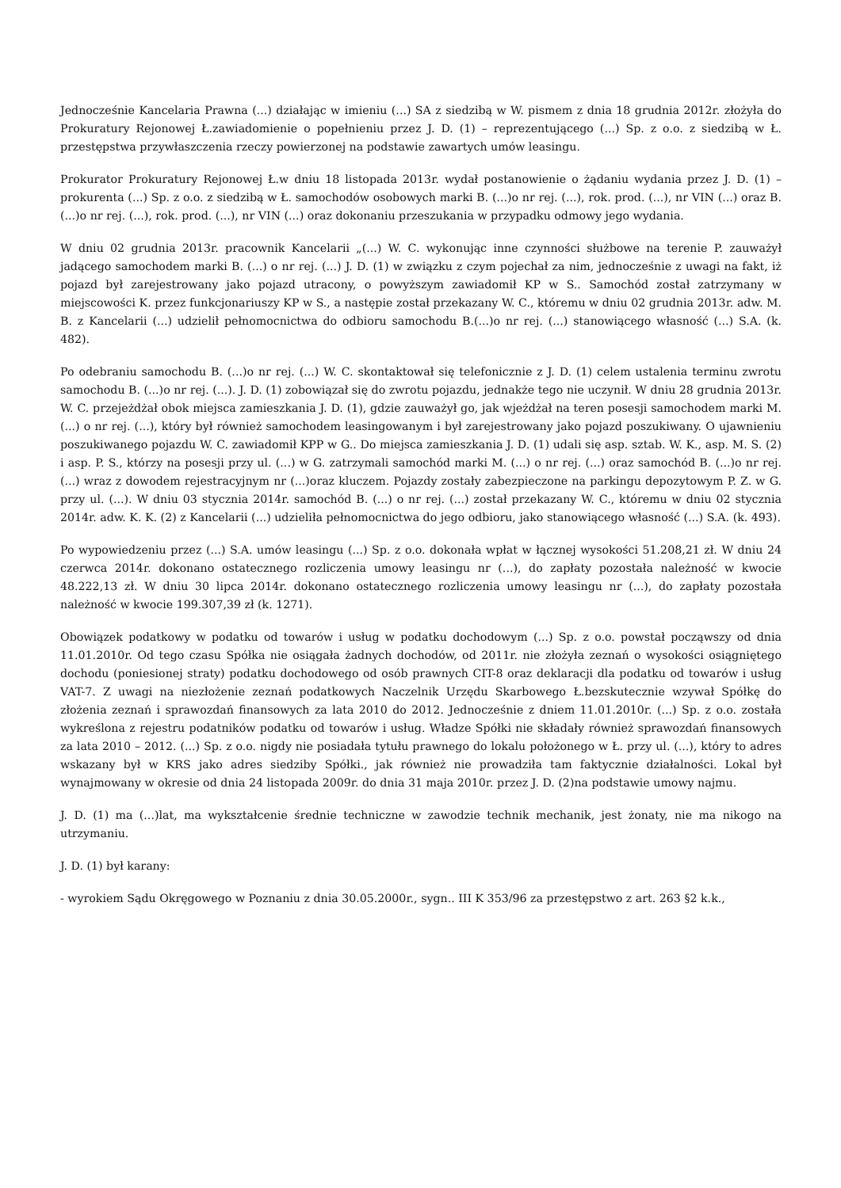Jednocześnie Kancelaria Prawna (...) działając w imieniu (...) SA z siedzibą w W. pismem z dnia 18 grudnia 2012r. złożyła do Prokuratury Rejonowej Ł.zawiadomienie o popełnieniu przez J. D. (1) – reprezentującego (...) Sp. z o.o. z siedzibą w Ł. przestępstwa przywłaszczenia rzeczy powierzonej na podstawie zawartych umów leasingu.
Prokurator Prokuratury Rejonowej Ł.w dniu 18 listopada 2013r. wydał postanowienie o żądaniu wydania przez J. D. (1) – prokurenta (...) Sp. z o.o. z siedzibą w Ł. samochodów osobowych marki B. (...)o nr rej. (...), rok. prod. (...), nr VIN (...) oraz B. (...)o nr rej. (...), rok. prod. (...), nr VIN (...) oraz dokonaniu przeszukania w przypadku odmowy jego wydania.
W dniu 02 grudnia 2013r. pracownik Kancelarii „(...) W. C. wykonując inne czynności służbowe na terenie P. zauważył jadącego samochodem marki B. (...) o nr rej. (...) J. D. (1) w związku z czym pojechał za nim, jednocześnie z uwagi na fakt, iż pojazd był zarejestrowany jako pojazd utracony, o powyższym zawiadomił KP w S.. Samochód został zatrzymany w miejscowości K. przez funkcjonariuszy KP w S., a następie został przekazany W. C., któremu w dniu 02 grudnia 2013r. adw. M. B. z Kancelarii (...) udzielił pełnomocnictwa do odbioru samochodu B.(...)o nr rej. (...) stanowiącego własność (...) S.A. (k. 482).
Po odebraniu samochodu B. (...)o nr rej. (...) W. C. skontaktował się telefonicznie z J. D. (1) celem ustalenia terminu zwrotu samochodu B. (...)o nr rej. (...). J. D. (1) zobowiązał się do zwrotu pojazdu, jednakże tego nie uczynił. W dniu 28 grudnia 2013r. W. C. przejeżdżał obok miejsca zamieszkania J. D. (1), gdzie zauważył go, jak wjeżdżał na teren posesji samochodem marki M. (...) o nr rej. (...), który był również samochodem leasingowanym i był zarejestrowany jako pojazd poszukiwany. O ujawnieniu poszukiwanego pojazdu W. C. zawiadomił KPP w G.. Do miejsca zamieszkania J. D. (1) udali się asp. sztab. W. K., asp. M. S. (2) i asp. P. S., którzy na posesji przy ul. (...) w G. zatrzymali samochód marki M. (...) o nr rej. (...) oraz samochód B. (...)o nr rej. (...) wraz z dowodem rejestracyjnym nr (...)oraz kluczem. Pojazdy zostały zabezpieczone na parkingu depozytowym P. Z. w G. przy ul. (...). W dniu 03 stycznia 2014r. samochód B. (...) o nr rej. (...) został przekazany W. C., któremu w dniu 02 stycznia 2014r. adw. K. K. (2) z Kancelarii (...) udzieliła pełnomocnictwa do jego odbioru, jako stanowiącego własność (...) S.A. (k. 493).
Po wypowiedzeniu przez (...) S.A. umów leasingu (...) Sp. z o.o. dokonała wpłat w łącznej wysokości 51.208,21 zł. W dniu 24 czerwca 2014r. dokonano ostatecznego rozliczenia umowy leasingu nr (...), do zapłaty pozostała należność w kwocie 48.222,13 zł. W dniu 30 lipca 2014r. dokonano ostatecznego rozliczenia umowy leasingu nr (...), do zapłaty pozostała należność w kwocie 199.307,39 zł (k. 1271).
Obowiązek podatkowy w podatku od towarów i usług w podatku dochodowym (...) Sp. z o.o. powstał począwszy od dnia 11.01.2010r. Od tego czasu Spółka nie osiągała żadnych dochodów, od 2011r. nie złożyła zeznań o wysokości osiągniętego dochodu (poniesionej straty) podatku dochodowego od osób prawnych CIT-8 oraz deklaracji dla podatku od towarów i usług VAT-7. Z uwagi na niezłożenie zeznań podatkowych Naczelnik Urzędu Skarbowego Ł.bezskutecznie wzywał Spółkę do złożenia zeznań i sprawozdań finansowych za lata 2010 do 2012. Jednocześnie z dniem 11.01.2010r. (...) Sp. z o.o. została wykreślona z rejestru podatników podatku od towarów i usług. Władze Spółki nie składały również sprawozdań finansowych za lata 2010 – 2012. (...) Sp. z o.o. nigdy nie posiadała tytułu prawnego do lokalu położonego w Ł. przy ul. (...), który to adres wskazany był w KRS jako adres siedziby Spółki., jak również nie prowadziła tam faktycznie działalności. Lokal był wynajmowany w okresie od dnia 24 listopada 2009r. do dnia 31 maja 2010r. przez J. D. (2)na podstawie umowy najmu.
J. D. (1) ma (...)lat, ma wykształcenie średnie techniczne w zawodzie technik mechanik, jest żonaty, nie ma nikogo na utrzymaniu.
J. D. (1) był karany:
- wyrokiem Sądu Okręgowego w Poznaniu z dnia 30.05.2000r., sygn.. III K 353/96 za przestępstwo z art. 263 §2 k.k.,